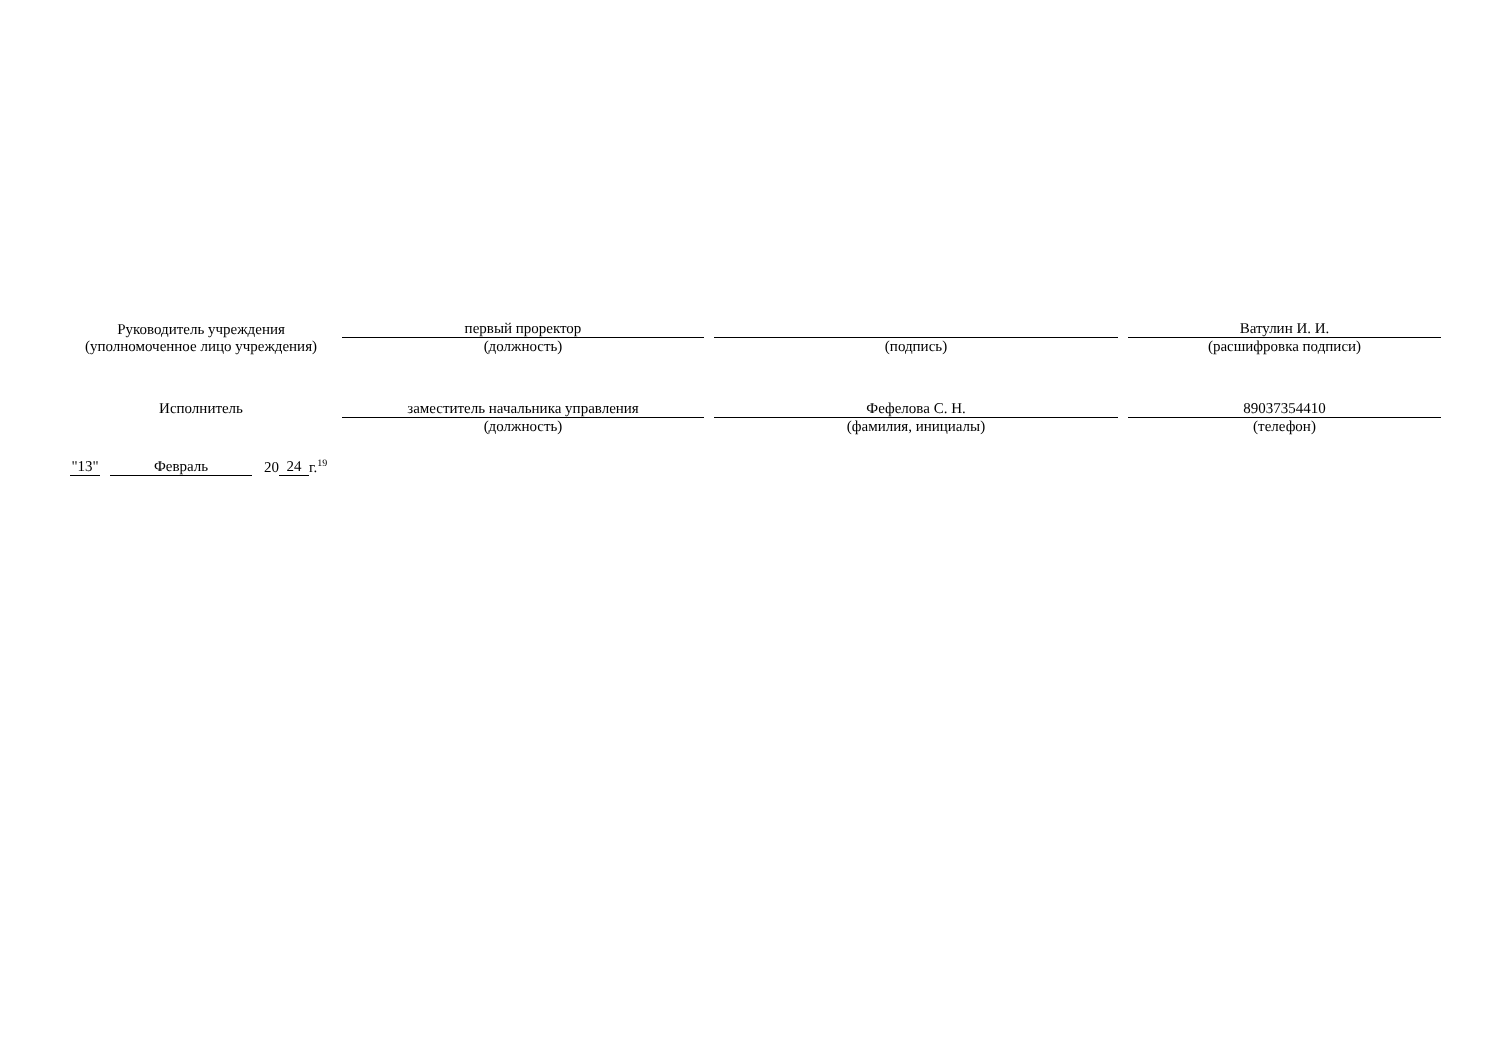| Руководитель учреждения | первый проректор | | | | Ватулин И. И. |
| (уполномоченное лицо учреждения) | (должность) | | (подпись) | | (расшифровка подписи) |
| Исполнитель | заместитель начальника управления | | Фефелова С. Н. | | 89037354410 |
| | (должность) | | (фамилия, инициалы) | | (телефон) |
"13" Февраль 20 24 г.<sup>19</sup>